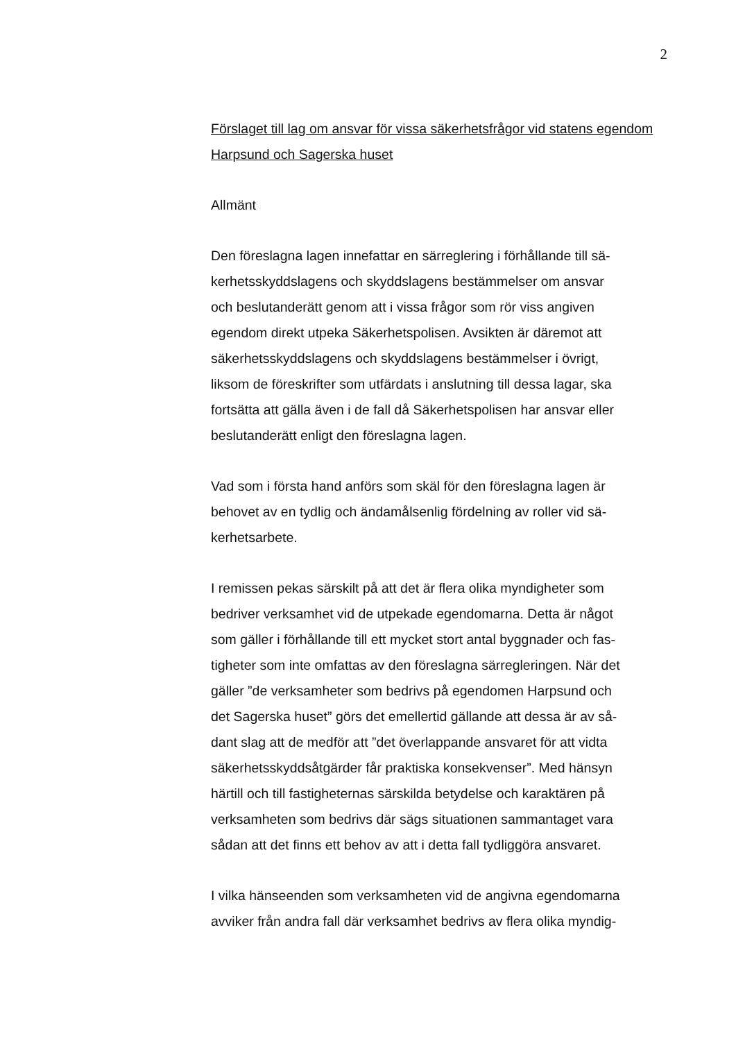2
Förslaget till lag om ansvar för vissa säkerhetsfrågor vid statens egendom Harpsund och Sagerska huset
Allmänt
Den föreslagna lagen innefattar en särreglering i förhållande till sä-
kerhetsskyddslagens och skyddslagens bestämmelser om ansvar
och beslutanderätt genom att i vissa frågor som rör viss angiven
egendom direkt utpeka Säkerhetspolisen. Avsikten är däremot att
säkerhetsskyddslagens och skyddslagens bestämmelser i övrigt,
liksom de föreskrifter som utfärdats i anslutning till dessa lagar, ska
fortsätta att gälla även i de fall då Säkerhetspolisen har ansvar eller
beslutanderätt enligt den föreslagna lagen.
Vad som i första hand anförs som skäl för den föreslagna lagen är
behovet av en tydlig och ändamålsenlig fördelning av roller vid sä-
kerhetsarbete.
I remissen pekas särskilt på att det är flera olika myndigheter som
bedriver verksamhet vid de utpekade egendomarna. Detta är något
som gäller i förhållande till ett mycket stort antal byggnader och fas-
tigheter som inte omfattas av den föreslagna särregleringen. När det
gäller ”de verksamheter som bedrivs på egendomen Harpsund och
det Sagerska huset” görs det emellertid gällande att dessa är av så-
dant slag att de medför att ”det överlappande ansvaret för att vidta
säkerhetsskyddsåtgärder får praktiska konsekvenser”. Med hänsyn
härtill och till fastigheternas särskilda betydelse och karaktären på
verksamheten som bedrivs där sägs situationen sammantaget vara
sådan att det finns ett behov av att i detta fall tydliggöra ansvaret.
I vilka hänseenden som verksamheten vid de angivna egendomarna
avviker från andra fall där verksamhet bedrivs av flera olika myndig-